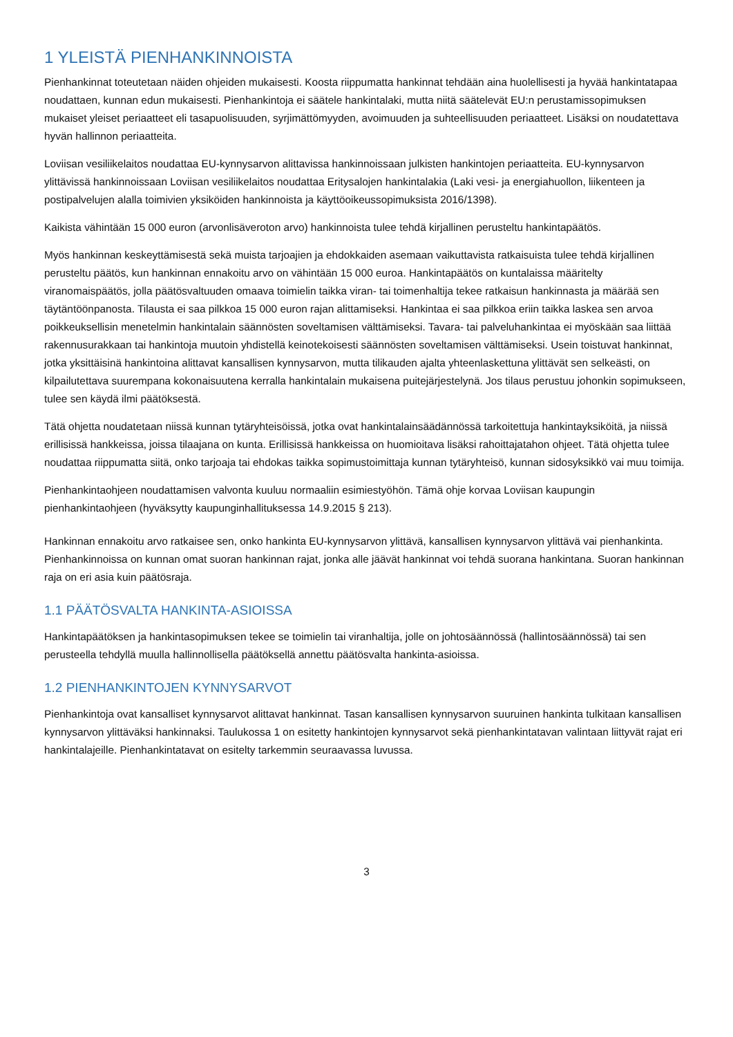1 YLEISTÄ PIENHANKINNOISTA
Pienhankinnat toteutetaan näiden ohjeiden mukaisesti. Koosta riippumatta hankinnat tehdään aina huolellisesti ja hyvää hankintatapaa noudattaen, kunnan edun mukaisesti. Pienhankintoja ei säätele hankintalaki, mutta niitä säätelevät EU:n perustamissopimuksen mukaiset yleiset periaatteet eli tasapuolisuuden, syrjimättömyyden, avoimuuden ja suhteellisuuden periaatteet. Lisäksi on noudatettava hyvän hallinnon periaatteita.
Loviisan vesiliikelaitos noudattaa EU-kynnysarvon alittavissa hankinnoissaan julkisten hankintojen periaatteita. EU-kynnysarvon ylittävissä hankinnoissaan Loviisan vesiliikelaitos noudattaa Eritysalojen hankintalakia (Laki vesi- ja energiahuollon, liikenteen ja postipalvelujen alalla toimivien yksiköiden hankinnoista ja käyttöoikeussopimuksista 2016/1398).
Kaikista vähintään 15 000 euron (arvonlisäveroton arvo) hankinnoista tulee tehdä kirjallinen perusteltu hankintapäätös.
Myös hankinnan keskeyttämisestä sekä muista tarjoajien ja ehdokkaiden asemaan vaikuttavista ratkaisuista tulee tehdä kirjallinen perusteltu päätös, kun hankinnan ennakoitu arvo on vähintään 15 000 euroa. Hankintapäätös on kuntalaissa määritelty viranomaispäätös, jolla päätösvaltuuden omaava toimielin taikka viran- tai toimenhaltija tekee ratkaisun hankinnasta ja määrää sen täytäntöönpanosta. Tilausta ei saa pilkkoa 15 000 euron rajan alittamiseksi. Hankintaa ei saa pilkkoa eriin taikka laskea sen arvoa poikkeuksellisin menetelmin hankintalain säännösten soveltamisen välttämiseksi. Tavara- tai palveluhankintaa ei myöskään saa liittää rakennusurakkaan tai hankintoja muutoin yhdistellä keinotekoisesti säännösten soveltamisen välttämiseksi. Usein toistuvat hankinnat, jotka yksittäisinä hankintoina alittavat kansallisen kynnysarvon, mutta tilikauden ajalta yhteenlaskettuna ylittävät sen selkeästi, on kilpailutettava suurempana kokonaisuutena kerralla hankintalain mukaisena puitejärjestelynä. Jos tilaus perustuu johonkin sopimukseen, tulee sen käydä ilmi päätöksestä.
Tätä ohjetta noudatetaan niissä kunnan tytäryhteisöissä, jotka ovat hankintalainsäädännössä tarkoitettuja hankintayksiköitä, ja niissä erillisissä hankkeissa, joissa tilaajana on kunta. Erillisissä hankkeissa on huomioitava lisäksi rahoittajatahon ohjeet. Tätä ohjetta tulee noudattaa riippumatta siitä, onko tarjoaja tai ehdokas taikka sopimustoimittaja kunnan tytäryhteisö, kunnan sidosyksikkö vai muu toimija.
Pienhankintaohjeen noudattamisen valvonta kuuluu normaaliin esimiestyöhön. Tämä ohje korvaa Loviisan kaupungin pienhankintaohjeen (hyväksytty kaupunginhallituksessa 14.9.2015 § 213).
Hankinnan ennakoitu arvo ratkaisee sen, onko hankinta EU-kynnysarvon ylittävä, kansallisen kynnysarvon ylittävä vai pienhankinta. Pienhankinnoissa on kunnan omat suoran hankinnan rajat, jonka alle jäävät hankinnat voi tehdä suorana hankintana. Suoran hankinnan raja on eri asia kuin päätösraja.
1.1 PÄÄTÖSVALTA HANKINTA-ASIOISSA
Hankintapäätöksen ja hankintasopimuksen tekee se toimielin tai viranhaltija, jolle on johtosäännössä (hallintosäännössä) tai sen perusteella tehdyllä muulla hallinnollisella päätöksellä annettu päätösvalta hankinta-asioissa.
1.2 PIENHANKINTOJEN KYNNYSARVOT
Pienhankintoja ovat kansalliset kynnysarvot alittavat hankinnat. Tasan kansallisen kynnysarvon suuruinen hankinta tulkitaan kansallisen kynnysarvon ylittäväksi hankinnaksi. Taulukossa 1 on esitetty hankintojen kynnysarvot sekä pienhankintatavan valintaan liittyvät rajat eri hankintalajeille. Pienhankintatavat on esitelty tarkemmin seuraavassa luvussa.
3